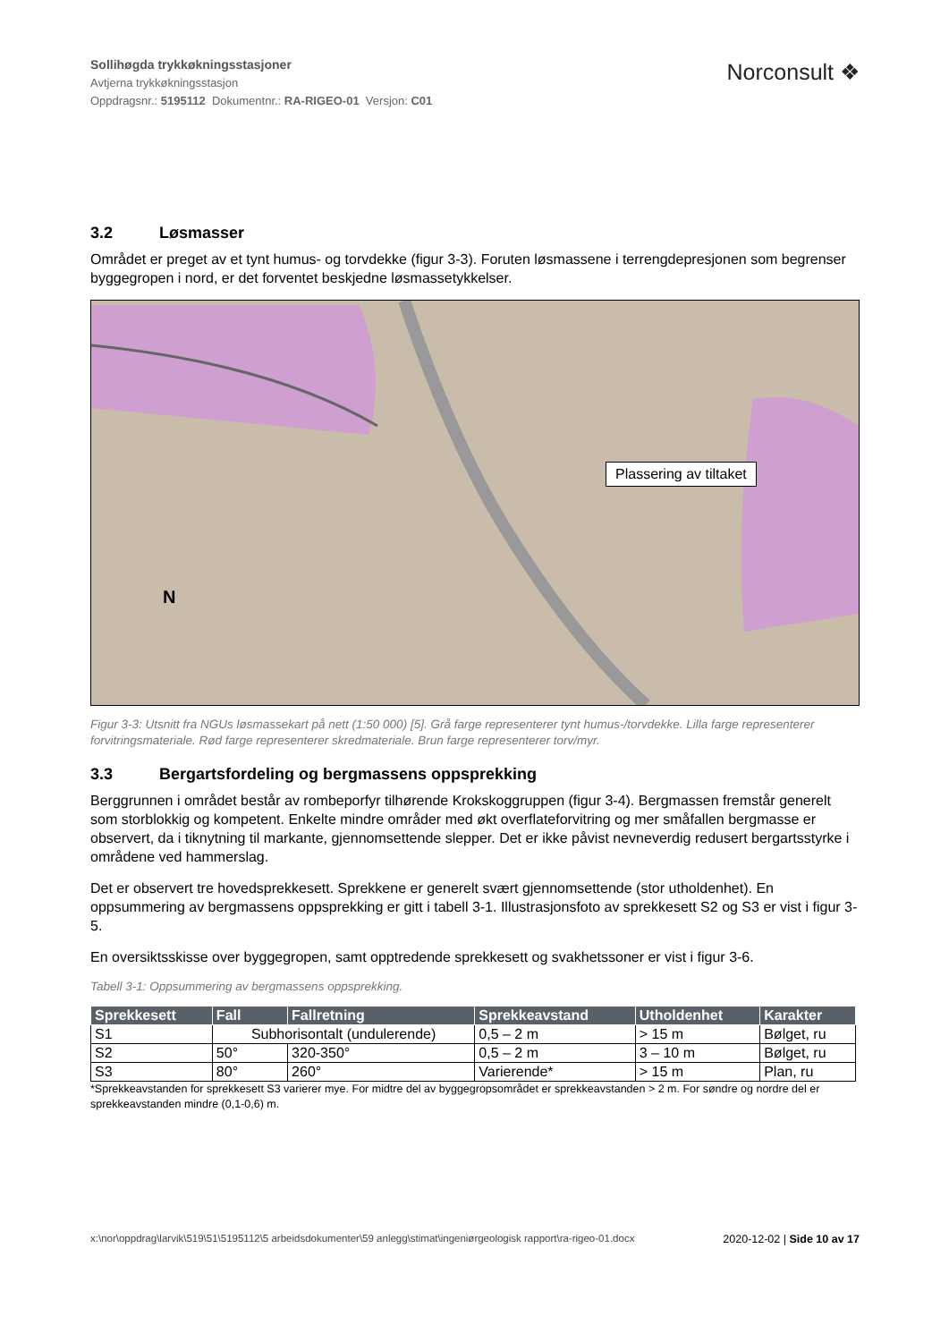Sollihøgda trykkøkningsstasjoner
Avtjerna trykkøkningsstasjon
Oppdragsnr.: 5195112 Dokumentnr.: RA-RIGEO-01 Versjon: C01
Norconsult ❖
3.2 Løsmasser
Området er preget av et tynt humus- og torvdekke (figur 3-3). Foruten løsmassene i terrengdepresjonen som begrenser byggegropen i nord, er det forventet beskjedne løsmassetykkelser.
Plassering av tiltaket
N
Figur 3-3: Utsnitt fra NGUs løsmassekart på nett (1:50 000) [5]. Grå farge representerer tynt humus-/torvdekke. Lilla farge representerer forvitringsmateriale. Rød farge representerer skredmateriale. Brun farge representerer torv/myr.
3.3 Bergartsfordeling og bergmassens oppsprekking
Berggrunnen i området består av rombeporfyr tilhørende Krokskoggruppen (figur 3-4). Bergmassen fremstår generelt som storblokkig og kompetent. Enkelte mindre områder med økt overflateforvitring og mer småfallen bergmasse er observert, da i tiknytning til markante, gjennomsettende slepper. Det er ikke påvist nevneverdig redusert bergartsstyrke i områdene ved hammerslag.
Det er observert tre hovedsprekkesett. Sprekkene er generelt svært gjennomsettende (stor utholdenhet). En oppsummering av bergmassens oppsprekking er gitt i tabell 3-1. Illustrasjonsfoto av sprekkesett S2 og S3 er vist i figur 3-5.
En oversiktsskisse over byggegropen, samt opptredende sprekkesett og svakhetssoner er vist i figur 3-6.
Tabell 3-1: Oppsummering av bergmassens oppsprekking.
| Sprekkesett | Fall | Fallretning | Sprekkeavstand | Utholdenhet | Karakter |
| --- | --- | --- | --- | --- | --- |
| S1 | Subhorisontalt (undulerende) | | 0,5 – 2 m | > 15 m | Bølget, ru |
| S2 | 50° | 320-350° | 0,5 – 2 m | 3 – 10 m | Bølget, ru |
| S3 | 80° | 260° | Varierende* | > 15 m | Plan, ru |
*Sprekkeavstanden for sprekkesett S3 varierer mye. For midtre del av byggegropsområdet er sprekkeavstanden > 2 m. For søndre og nordre del er sprekkeavstanden mindre (0,1-0,6) m.
x:\nor\oppdrag\larvik\519\51\5195112\5 arbeidsdokumenter\59 anlegg\stimat\ingeniørgeologisk rapport\ra-rigeo-01.docx
2020-12-02 | Side 10 av 17